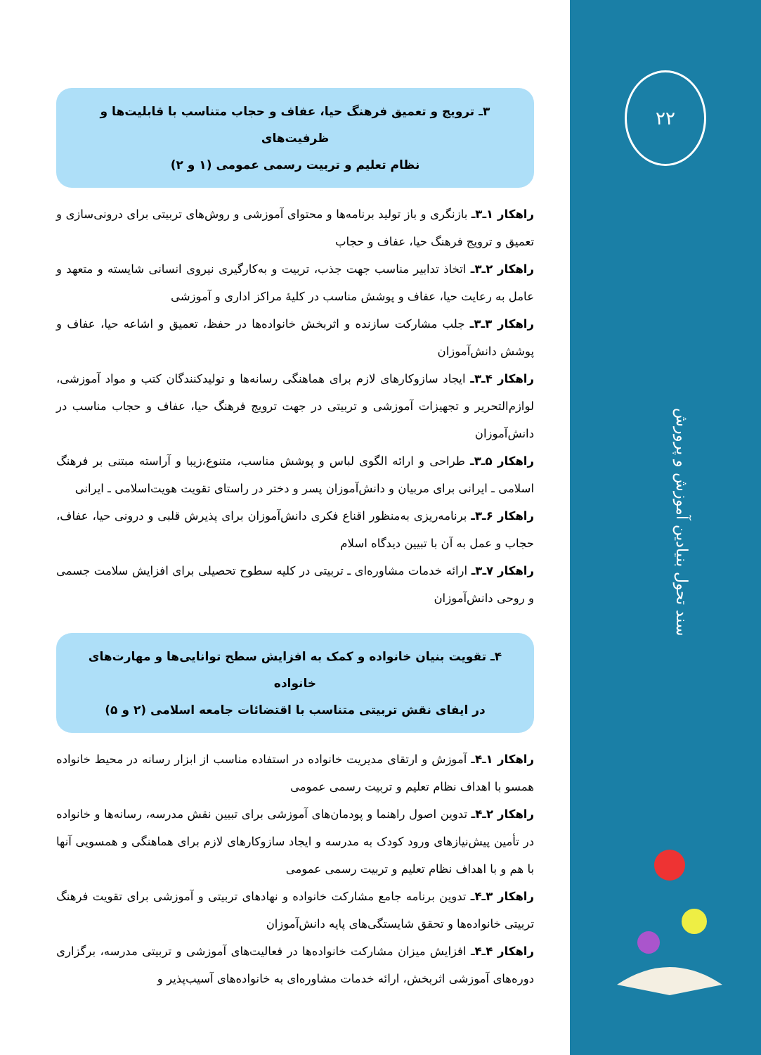۲۲
سند تحول بنیادین آموزش و پرورش
۳ـ ترویج و تعمیق فرهنگ حیا، عفاف و حجاب متناسب با قابلیت‌ها و ظرفیت‌های
نظام تعلیم و تربیت رسمی عمومی (۱ و ۲)
راهکار ۱ـ۳ـ بازنگری و باز تولید برنامه‌ها و محتوای آموزشی و روش‌های تربیتی برای درونی‌سازی و تعمیق و ترویج فرهنگ حیا، عفاف و حجاب
راهکار ۲ـ۳ـ اتخاذ تدابیر مناسب جهت جذب، تربیت و به‌کارگیری نیروی انسانی شایسته و متعهد و عامل به رعایت حیا، عفاف و پوشش مناسب در کلیهٔ مراکز اداری و آموزشی
راهکار ۳ـ۳ـ جلب مشارکت سازنده و اثربخش خانواده‌ها در حفظ، تعمیق و اشاعه حیا، عفاف و پوشش دانش‌آموزان
راهکار ۴ـ۳ـ ایجاد سازوکارهای لازم برای هماهنگی رسانه‌ها و تولیدکنندگان کتب و مواد آموزشی، لوازم‌التحریر و تجهیزات آموزشی و تربیتی در جهت ترویج فرهنگ حیا، عفاف و حجاب مناسب در دانش‌آموزان
راهکار ۵ـ۳ـ طراحی و ارائه الگوی لباس و پوشش مناسب، متنوع،زیبا و آراسته مبتنی بر فرهنگ اسلامی ـ ایرانی برای مربیان و دانش‌آموزان پسر و دختر در راستای تقویت هویت‌اسلامی ـ ایرانی
راهکار ۶ـ۳ـ برنامه‌ریزی به‌منظور اقناع فکری دانش‌آموزان برای پذیرش قلبی و درونی حیا، عفاف، حجاب و عمل به آن با تبیین دیدگاه اسلام
راهکار ۷ـ۳ـ ارائه خدمات مشاوره‌ای ـ تربیتی در کلیه سطوح تحصیلی برای افزایش سلامت جسمی و روحی دانش‌آموزان
۴ـ تقویت بنیان خانواده و کمک به افزایش سطح توانایی‌ها و مهارت‌های خانواده
در ایفای نقش تربیتی متناسب با اقتضائات جامعه اسلامی (۲ و ۵)
راهکار ۱ـ۴ـ آموزش و ارتقای مدیریت خانواده در استفاده مناسب از ابزار رسانه در محیط خانواده همسو با اهداف نظام تعلیم و تربیت رسمی عمومی
راهکار ۲ـ۴ـ تدوین اصول راهنما و پودمان‌های آموزشی برای تبیین نقش مدرسه، رسانه‌ها و خانواده در تأمین پیش‌نیازهای ورود کودک به مدرسه و ایجاد سازوکارهای لازم برای هماهنگی و همسویی آنها با هم و با اهداف نظام تعلیم و تربیت رسمی عمومی
راهکار ۳ـ۴ـ تدوین برنامه جامع مشارکت خانواده و نهادهای تربیتی و آموزشی برای تقویت فرهنگ تربیتی خانواده‌ها و تحقق شایستگی‌های پایه دانش‌آموزان
راهکار ۴ـ۴ـ افزایش میزان مشارکت خانواده‌ها در فعالیت‌های آموزشی و تربیتی مدرسه، برگزاری دوره‌های آموزشی اثربخش، ارائه خدمات مشاوره‌ای به خانواده‌های آسیب‌پذیر و